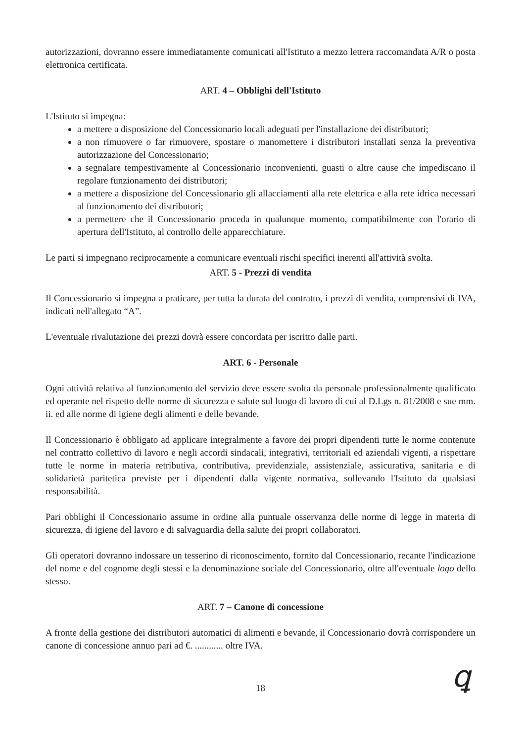autorizzazioni, dovranno essere immediatamente comunicati all'Istituto a mezzo lettera raccomandata A/R o posta elettronica certificata.
ART. 4 – Obblighi dell'Istituto
L'Istituto si impegna:
a mettere a disposizione del Concessionario locali adeguati per l'installazione dei distributori;
a non rimuovere o far rimuovere, spostare o manomettere i distributori installati senza la preventiva autorizzazione del Concessionario;
a segnalare tempestivamente al Concessionario inconvenienti, guasti o altre cause che impediscano il regolare funzionamento dei distributori;
a mettere a disposizione del Concessionario gli allacciamenti alla rete elettrica e alla rete idrica necessari al funzionamento dei distributori;
a permettere che il Concessionario proceda in qualunque momento, compatibilmente con l'orario di apertura dell'Istituto, al controllo delle apparecchiature.
Le parti si impegnano reciprocamente a comunicare eventuali rischi specifici inerenti all'attività svolta.
ART. 5 - Prezzi di vendita
Il Concessionario si impegna a praticare, per tutta la durata del contratto, i prezzi di vendita, comprensivi di IVA, indicati nell'allegato “A”.
L'eventuale rivalutazione dei prezzi dovrà essere concordata per iscritto dalle parti.
ART. 6 - Personale
Ogni attività relativa al funzionamento del servizio deve essere svolta da personale professionalmente qualificato ed operante nel rispetto delle norme di sicurezza e salute sul luogo di lavoro di cui al D.Lgs n. 81/2008 e sue mm. ii. ed alle norme di igiene degli alimenti e delle bevande.
Il Concessionario è obbligato ad applicare integralmente a favore dei propri dipendenti tutte le norme contenute nel contratto collettivo di lavoro e negli accordi sindacali, integrativi, territoriali ed aziendali vigenti, a rispettare tutte le norme in materia retributiva, contributiva, previdenziale, assistenziale, assicurativa, sanitaria e di solidarietà paritetica previste per i dipendenti dalla vigente normativa, sollevando l'Istituto da qualsiasi responsabilità.
Pari obblighi il Concessionario assume in ordine alla puntuale osservanza delle norme di legge in materia di sicurezza, di igiene del lavoro e di salvaguardia della salute dei propri collaboratori.
Gli operatori dovranno indossare un tesserino di riconoscimento, fornito dal Concessionario, recante l'indicazione del nome e del cognome degli stessi e la denominazione sociale del Concessionario, oltre all'eventuale logo dello stesso.
ART. 7 – Canone di concessione
A fronte della gestione dei distributori automatici di alimenti e bevande, il Concessionario dovrà corrispondere un canone di concessione annuo pari ad €. ............ oltre IVA.
18
ꝗ